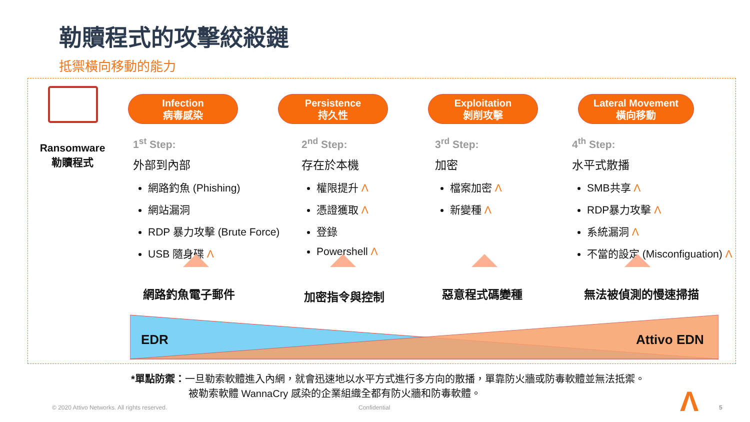勒贖程式的攻擊絞殺鏈
抵禦橫向移動的能力
Ransomware
勒贖程式
Infection
病毒感染
Persistence
持久性
Exploitation
剝削攻擊
Lateral Movement
橫向移動
1<sup>st</sup> Step:
外部到內部
網路釣魚 (Phishing)
網站漏洞
RDP 暴力攻擊 (Brute Force)
USB 隨身碟 Λ
2<sup>nd</sup> Step:
存在於本機
權限提升 Λ
憑證獲取 Λ
登錄
Powershell Λ
3<sup>rd</sup> Step:
加密
檔案加密 Λ
新變種 Λ
4<sup>th</sup> Step:
水平式散播
SMB共享 Λ
RDP暴力攻擊 Λ
系統漏洞 Λ
不當的設定 (Misconfiguation) Λ
網路釣魚電子郵件 加密指令與控制 惡意程式碼變種 無法被偵測的慢速掃描
EDR Attivo EDN
*單點防禦：一旦勒索軟體進入內網，就會迅速地以水平方式進行多方向的散播，單靠防火牆或防毒軟體並無法抵禦。
被勒索軟體 WannaCry 感染的企業組織全都有防火牆和防毒軟體。
© 2020 Attivo Networks. All rights reserved.
Confidential Λ 5